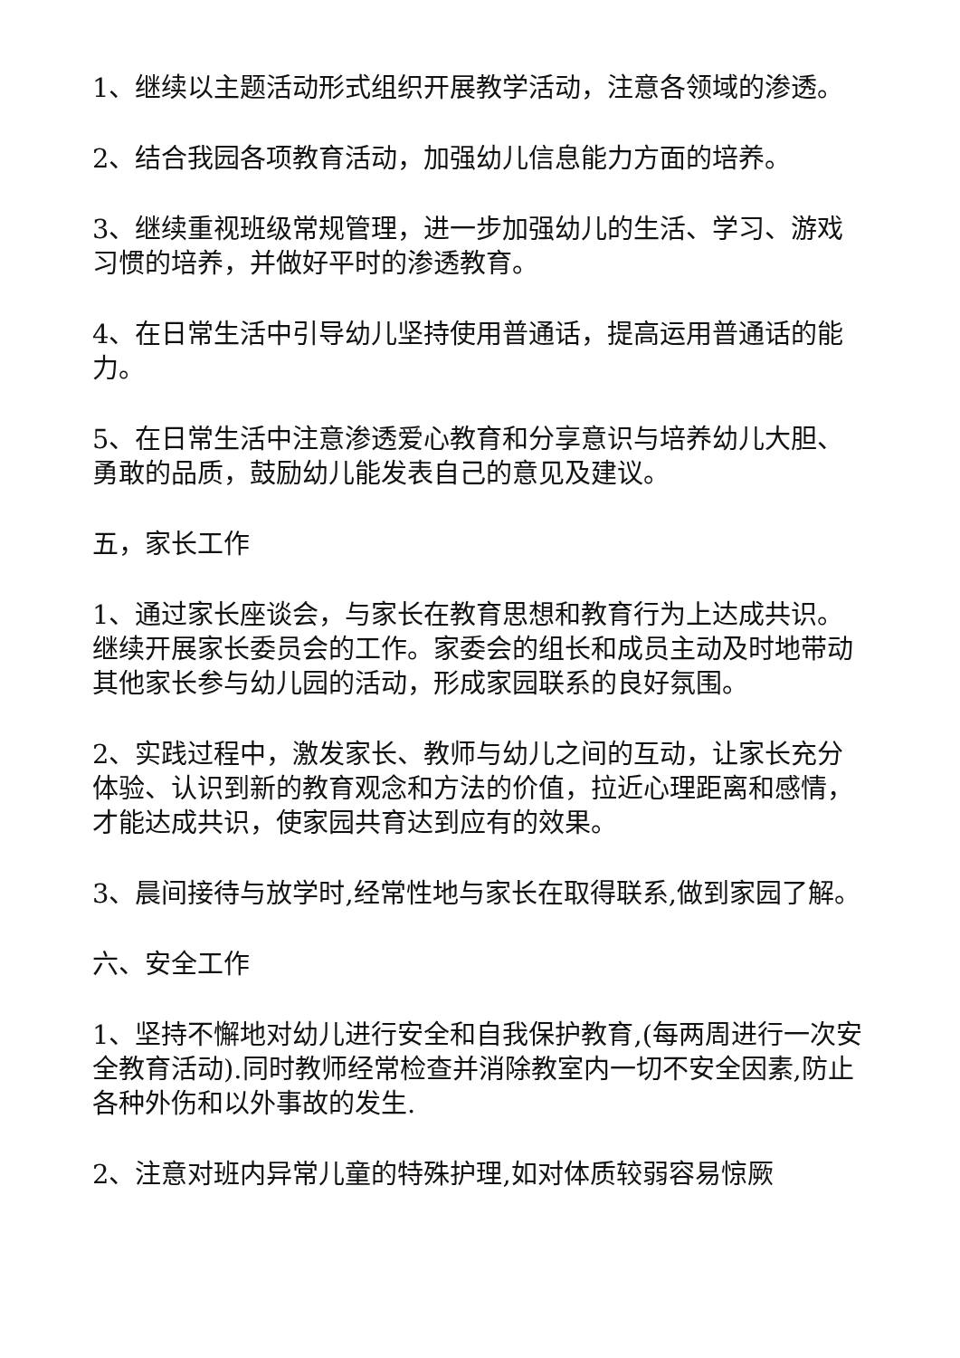1、继续以主题活动形式组织开展教学活动，注意各领域的渗透。
2、结合我园各项教育活动，加强幼儿信息能力方面的培养。
3、继续重视班级常规管理，进一步加强幼儿的生活、学习、游戏习惯的培养，并做好平时的渗透教育。
4、在日常生活中引导幼儿坚持使用普通话，提高运用普通话的能力。
5、在日常生活中注意渗透爱心教育和分享意识与培养幼儿大胆、勇敢的品质，鼓励幼儿能发表自己的意见及建议。
五，家长工作
1、通过家长座谈会，与家长在教育思想和教育行为上达成共识。继续开展家长委员会的工作。家委会的组长和成员主动及时地带动其他家长参与幼儿园的活动，形成家园联系的良好氛围。
2、实践过程中，激发家长、教师与幼儿之间的互动，让家长充分体验、认识到新的教育观念和方法的价值，拉近心理距离和感情，才能达成共识，使家园共育达到应有的效果。
3、晨间接待与放学时,经常性地与家长在取得联系,做到家园了解。
六、安全工作
1、坚持不懈地对幼儿进行安全和自我保护教育,(每两周进行一次安全教育活动).同时教师经常检查并消除教室内一切不安全因素,防止各种外伤和以外事故的发生.
2、注意对班内异常儿童的特殊护理,如对体质较弱容易惊厥